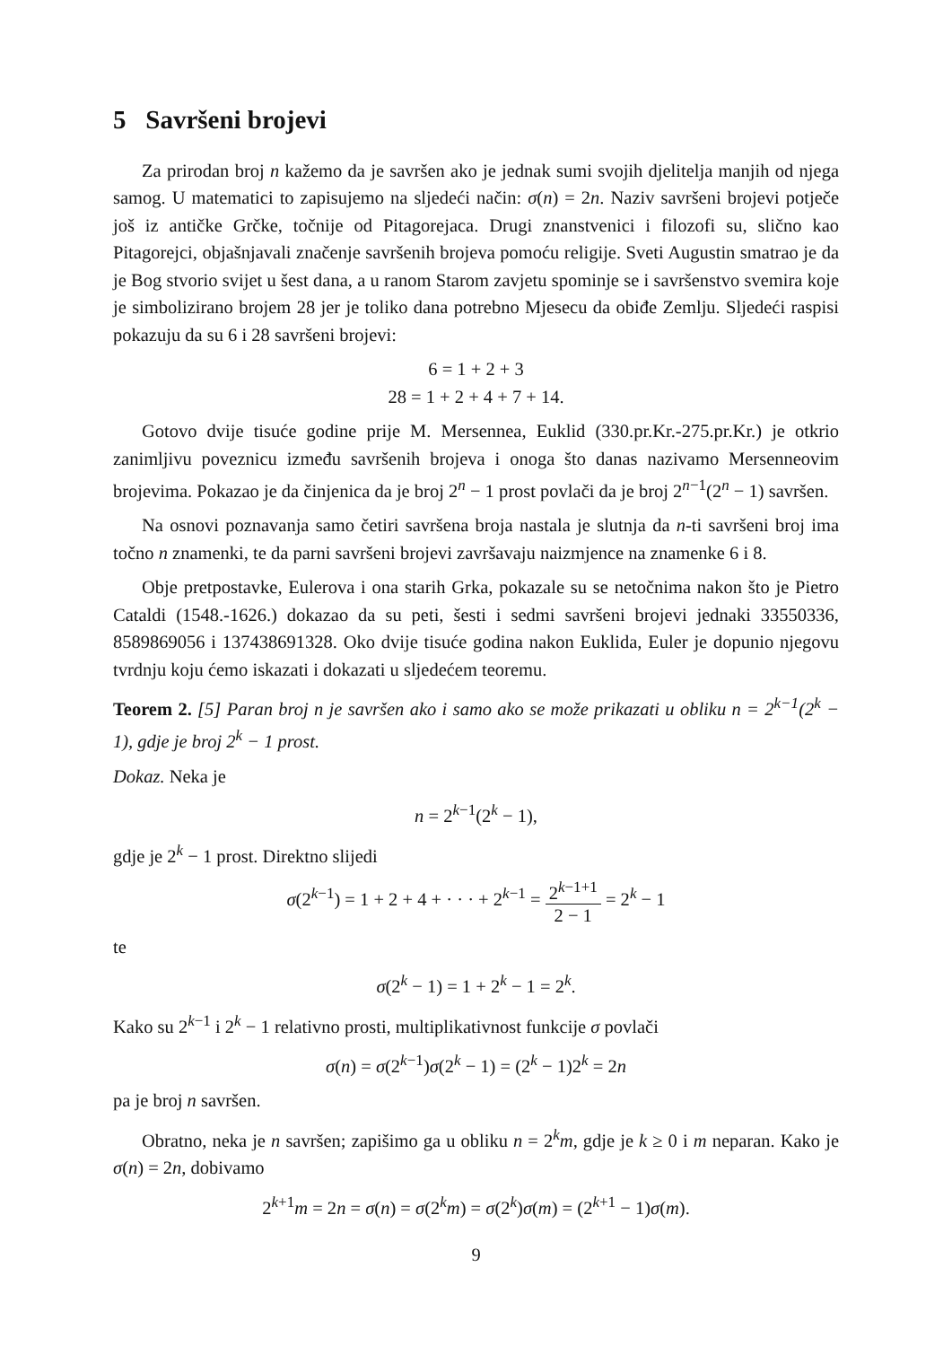5 Savršeni brojevi
Za prirodan broj n kažemo da je savršen ako je jednak sumi svojih djelitelja manjih od njega samog. U matematici to zapisujemo na sljedeći način: σ(n) = 2n. Naziv savršeni brojevi potječe još iz antičke Grčke, točnije od Pitagorejaca. Drugi znanstvenici i filozofi su, slično kao Pitagorejci, objašnjavali značenje savršenih brojeva pomoću religije. Sveti Augustin smatrao je da je Bog stvorio svijet u šest dana, a u ranom Starom zavjetu spominje se i savršenstvo svemira koje je simbolizirano brojem 28 jer je toliko dana potrebno Mjesecu da obiđe Zemlju. Sljedeći raspisi pokazuju da su 6 i 28 savršeni brojevi:
6 = 1 + 2 + 3
28 = 1 + 2 + 4 + 7 + 14.
Gotovo dvije tisuće godine prije M. Mersennea, Euklid (330.pr.Kr.-275.pr.Kr.) je otkrio zanimljivu poveznicu između savršenih brojeva i onoga što danas nazivamo Mersenneovim brojevima. Pokazao je da činjenica da je broj 2<sup>n</sup> − 1 prost povlači da je broj 2<sup>n−1</sup>(2<sup>n</sup> − 1) savršen.
Na osnovi poznavanja samo četiri savršena broja nastala je slutnja da n-ti savršeni broj ima točno n znamenki, te da parni savršeni brojevi završavaju naizmjence na znamenke 6 i 8.
Obje pretpostavke, Eulerova i ona starih Grka, pokazale su se netočnima nakon što je Pietro Cataldi (1548.-1626.) dokazao da su peti, šesti i sedmi savršeni brojevi jednaki 33550336, 8589869056 i 137438691328. Oko dvije tisuće godina nakon Euklida, Euler je dopunio njegovu tvrdnju koju ćemo iskazati i dokazati u sljedećem teoremu.
Teorem 2. [5] Paran broj n je savršen ako i samo ako se može prikazati u obliku n = 2<sup>k−1</sup>(2<sup>k</sup> − 1), gdje je broj 2<sup>k</sup> − 1 prost.
Dokaz. Neka je
n = 2<sup>k−1</sup>(2<sup>k</sup> − 1),
gdje je 2<sup>k</sup> − 1 prost. Direktno slijedi
σ(2<sup>k−1</sup>) = 1 + 2 + 4 + · · · + 2<sup>k−1</sup> = 2<sup>k−1+1</sup> 2 − 1 = 2<sup>k</sup> − 1
te
σ(2<sup>k</sup> − 1) = 1 + 2<sup>k</sup> − 1 = 2<sup>k</sup>.
Kako su 2<sup>k−1</sup> i 2<sup>k</sup> − 1 relativno prosti, multiplikativnost funkcije σ povlači
σ(n) = σ(2<sup>k−1</sup>)σ(2<sup>k</sup> − 1) = (2<sup>k</sup> − 1)2<sup>k</sup> = 2n
pa je broj n savršen.
Obratno, neka je n savršen; zapišimo ga u obliku n = 2<sup>k</sup>m, gdje je k ≥ 0 i m neparan. Kako je σ(n) = 2n, dobivamo
2<sup>k+1</sup>m = 2n = σ(n) = σ(2<sup>k</sup>m) = σ(2<sup>k</sup>)σ(m) = (2<sup>k+1</sup> − 1)σ(m).
9